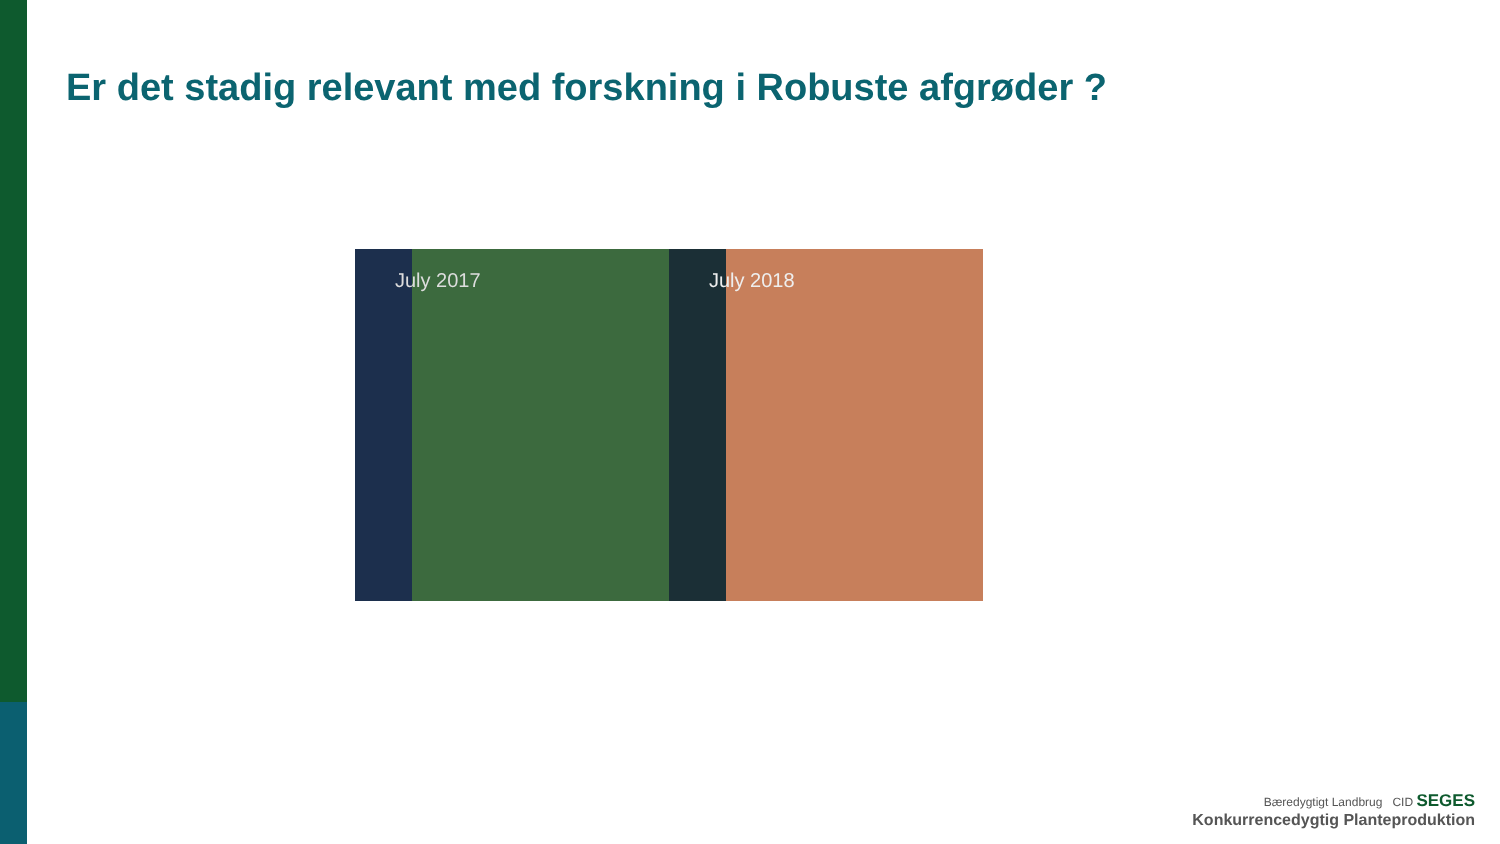Er det stadig relevant med forskning i Robuste afgrøder ?
July 2017 July 2018
Bæredygtigt Landbrug CID SEGES
Konkurrencedygtig Planteproduktion